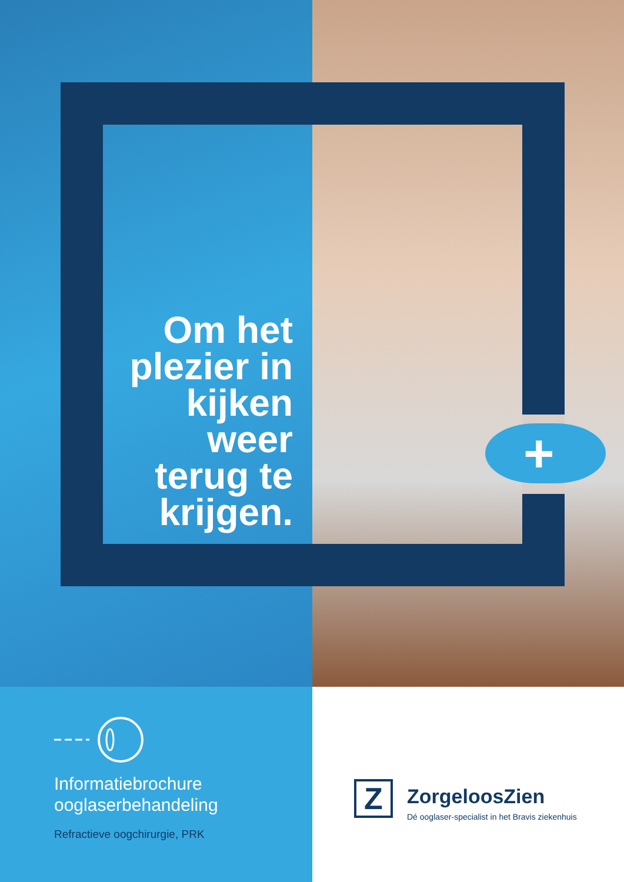+
Om het plezier in kijken weer terug te krijgen.
Informatiebrochure
ooglaserbehandeling
Refractieve oogchirurgie, PRK
Z ZorgeloosZien
Dé ooglaser-specialist in het Bravis ziekenhuis